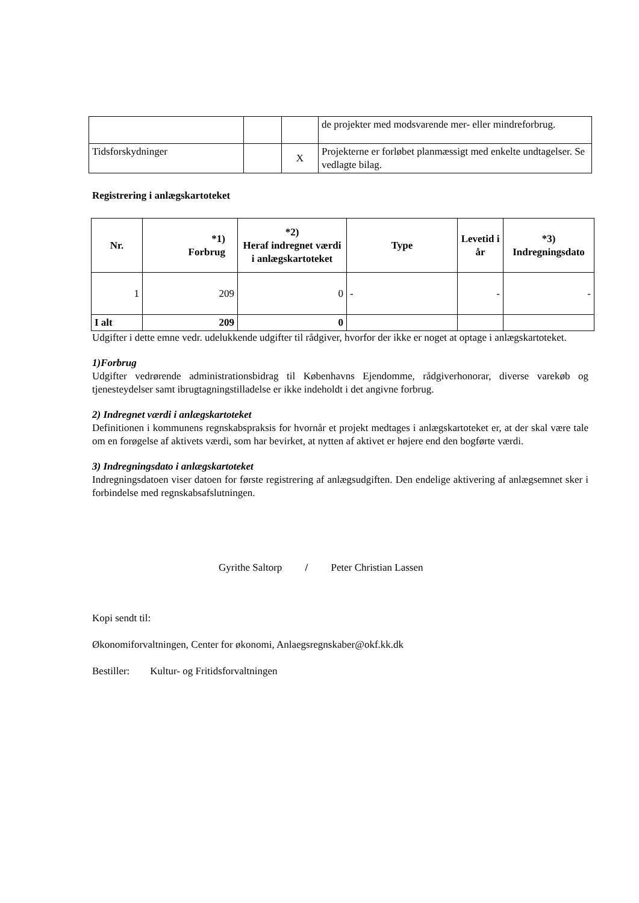| | | | de projekter med modsvarende mer- eller mindreforbrug. |
| Tidsforskydninger | | X | Projekterne er forløbet planmæssigt med enkelte undtagelser. Se vedlagte bilag. |
Registrering i anlægskartoteket
| Nr. | *1) Forbrug | *2) Heraf indregnet værdi i anlægskartoteket | Type | Levetid i år | *3) Indregningsdato |
| --- | --- | --- | --- | --- | --- |
| 1 | 209 | 0 | - | - | - |
| I alt | 209 | 0 | | | |
Udgifter i dette emne vedr. udelukkende udgifter til rådgiver, hvorfor der ikke er noget at optage i anlægskartoteket.
1)Forbrug
Udgifter vedrørende administrationsbidrag til Københavns Ejendomme, rådgiverhonorar, diverse varekøb og tjenesteydelser samt ibrugtagningstilladelse er ikke indeholdt i det angivne forbrug.
2) Indregnet værdi i anlægskartoteket
Definitionen i kommunens regnskabspraksis for hvornår et projekt medtages i anlægskartoteket er, at der skal være tale om en forøgelse af aktivets værdi, som har bevirket, at nytten af aktivet er højere end den bogførte værdi.
3) Indregningsdato i anlægskartoteket
Indregningsdatoen viser datoen for første registrering af anlægsudgiften. Den endelige aktivering af anlægsemnet sker i forbindelse med regnskabsafslutningen.
Gyrithe Saltorp / Peter Christian Lassen
Kopi sendt til:
Økonomiforvaltningen, Center for økonomi, Anlaegsregnskaber@okf.kk.dk
Bestiller: Kultur- og Fritidsforvaltningen